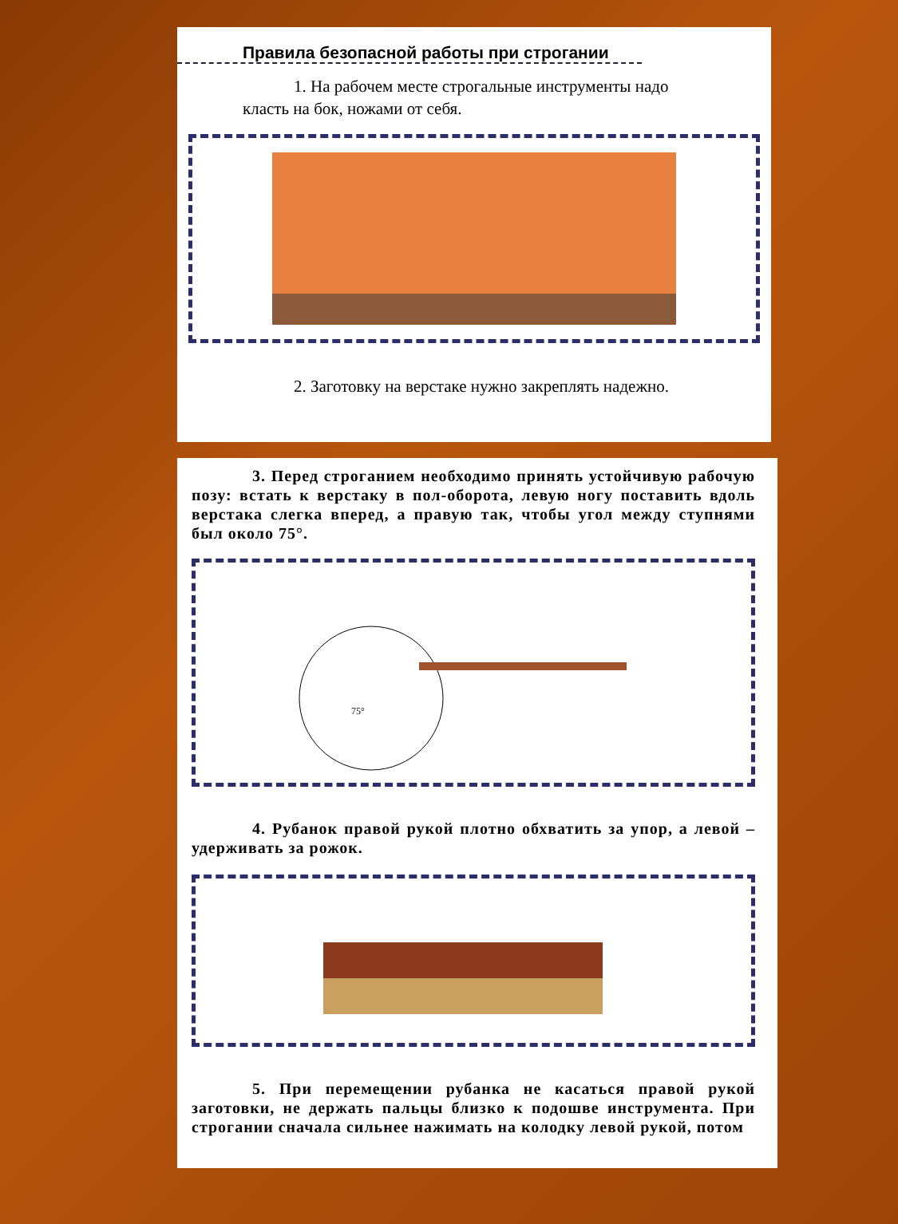Правила безопасной работы при строгании
1. На рабочем месте строгальные инструменты надо класть на бок, ножами от себя.
2. Заготовку на верстаке нужно закреплять надежно.
3. Перед строганием необходимо принять устойчивую рабочую позу: встать к верстаку в пол-оборота, левую ногу поставить вдоль верстака слегка вперед, а правую так, чтобы угол между ступнями был около 75°.
75°
4. Рубанок правой рукой плотно обхватить за упор, а левой – удерживать за рожок.
5. При перемещении рубанка не касаться правой рукой заготовки, не держать пальцы близко к подошве инструмента. При строгании сначала сильнее нажимать на колодку левой рукой, потом